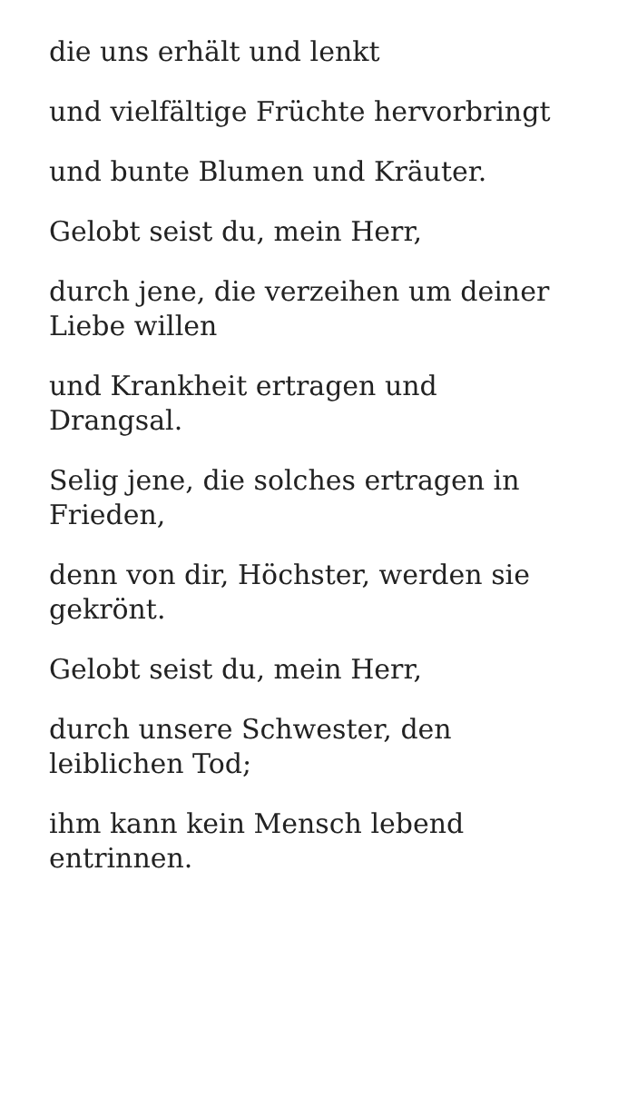die uns erhält und lenkt
und vielfältige Früchte hervorbringt
und bunte Blumen und Kräuter.
Gelobt seist du, mein Herr,
durch jene, die verzeihen um deiner Liebe willen
und Krankheit ertragen und Drangsal.
Selig jene, die solches ertragen in Frieden,
denn von dir, Höchster, werden sie gekrönt.
Gelobt seist du, mein Herr,
durch unsere Schwester, den leiblichen Tod;
ihm kann kein Mensch lebend entrinnen.